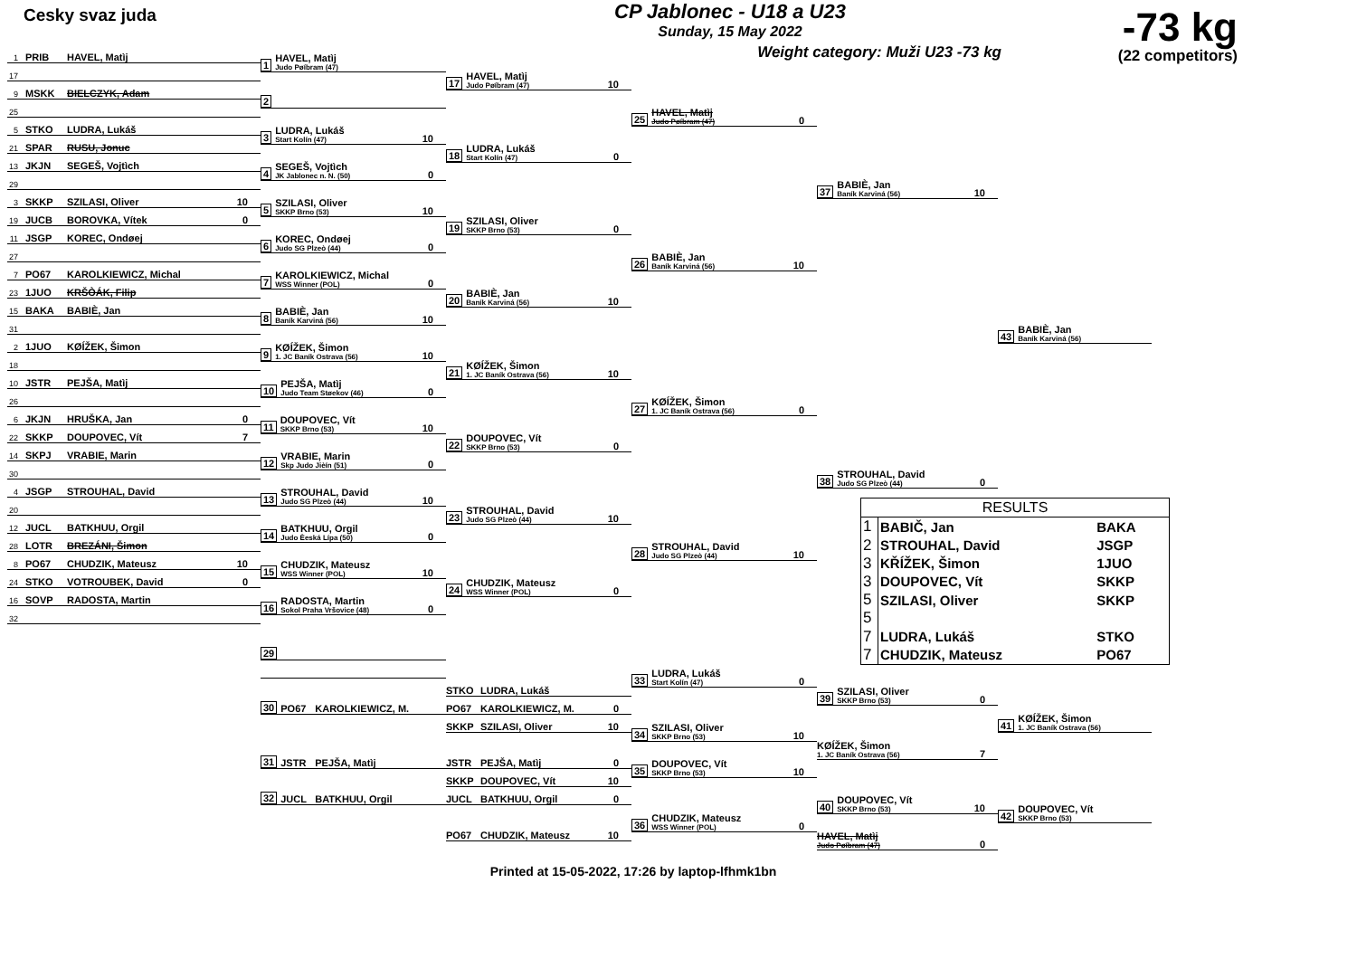Cesky svaz juda
CP Jablonec - U18 a U23
Sunday, 15 May 2022
Weight category: Muži U23 -73 kg
-73 kg
(22 competitors)
1 PRIB HAVEL, Matìj
17
9 MSKK BIELCZYK, Adam
25
5 STKO LUDRA, Lukáš
21 SPAR RUSU, Jonuc
13 JKJN SEGEŠ, Vojtìch
29
3 SKKP SZILASI, Oliver 10
19 JUCB BOROVKA, Vítek 0
11 JSGP KOREC, Ondøej
27
7 PO67 KAROLKIEWICZ, Michal
23 1JUO KRŠÒÁK, Filip
15 BAKA BABIÈ, Jan
31
2 1JUO KØÍŽEK, Šimon
18
10 JSTR PEJŠA, Matìj
26
6 JKJN HRUŠKA, Jan 0
22 SKKP DOUPOVEC, Vít 7
14 SKPJ VRABIE, Marin
30
4 JSGP STROUHAL, David
20
12 JUCL BATKHUU, Orgil
28 LOTR BREZÁNI, Šimon
8 PO67 CHUDZIK, Mateusz 10
24 STKO VOTROUBEK, David 0
16 SOVP RADOSTA, Martin
32
1
HAVEL, Matìj
Judo Pøíbram (47)
2
3
LUDRA, Lukáš
Start Kolín (47)
10
4
SEGEŠ, Vojtìch
JK Jablonec n. N. (50)
0
5
SZILASI, Oliver
SKKP Brno (53)
10
6
KOREC, Ondøej
Judo SG Plzeò (44)
0
7
KAROLKIEWICZ, Michal
WSS Winner (POL)
0
8
BABIÈ, Jan
Baník Karviná (56)
10
9
KØÍŽEK, Šimon
1. JC Baník Ostrava (56)
10
10
PEJŠA, Matìj
Judo Team Støekov (46)
0
11
DOUPOVEC, Vít
SKKP Brno (53)
10
12
VRABIE, Marin
Skp Judo Jièín (51)
0
13
STROUHAL, David
Judo SG Plzeò (44)
10
14
BATKHUU, Orgil
Judo Èeská Lípa (50)
0
15
CHUDZIK, Mateusz
WSS Winner (POL)
10
16
RADOSTA, Martin
Sokol Praha Vršovice (48)
0
17
HAVEL, Matìj
Judo Pøíbram (47)
10
18
LUDRA, Lukáš
Start Kolín (47)
0
19
SZILASI, Oliver
SKKP Brno (53)
0
20
BABIÈ, Jan
Baník Karviná (56)
10
21
KØÍŽEK, Šimon
1. JC Baník Ostrava (56)
10
22
DOUPOVEC, Vít
SKKP Brno (53)
0
23
STROUHAL, David
Judo SG Plzeò (44)
10
24
CHUDZIK, Mateusz
WSS Winner (POL)
0
25
HAVEL, Matìj
Judo Pøíbram (47)
0
26
BABIÈ, Jan
Baník Karviná (56)
10
27
KØÍŽEK, Šimon
1. JC Baník Ostrava (56)
0
28
STROUHAL, David
Judo SG Plzeò (44)
10
37
BABIÈ, Jan
Baník Karviná (56)
10
38
STROUHAL, David
Judo SG Plzeò (44)
0
43
BABIÈ, Jan
Baník Karviná (56)
| RESULTS | | |
| --- | --- | --- |
| 1 | BABIČ, Jan | BAKA |
| 2 | STROUHAL, David | JSGP |
| 3 | KŘÍŽEK, Šimon | 1JUO |
| 3 | DOUPOVEC, Vít | SKKP |
| 5 | SZILASI, Oliver | SKKP |
| 5 | | |
| 7 | LUDRA, Lukáš | STKO |
| 7 | CHUDZIK, Mateusz | PO67 |
29
30 PO67 KAROLKIEWICZ, M.
31 JSTR PEJŠA, Matìj
32 JUCL BATKHUU, Orgil
STKO LUDRA, Lukáš
PO67 KAROLKIEWICZ, M. 0
SKKP SZILASI, Oliver 10
JSTR PEJŠA, Matìj 0
SKKP DOUPOVEC, Vít 10
JUCL BATKHUU, Orgil 0
PO67 CHUDZIK, Mateusz 10
33
LUDRA, Lukáš
Start Kolín (47)
0
34
SZILASI, Oliver
SKKP Brno (53)
10
35
DOUPOVEC, Vít
SKKP Brno (53)
10
36
CHUDZIK, Mateusz
WSS Winner (POL)
0
39
SZILASI, Oliver
SKKP Brno (53)
0
KØÍŽEK, Šimon
1. JC Baník Ostrava (56)
7
40
DOUPOVEC, Vít
SKKP Brno (53)
10
HAVEL, Matìj
Judo Pøíbram (47)
0
41
KØÍŽEK, Šimon
1. JC Baník Ostrava (56)
42
DOUPOVEC, Vít
SKKP Brno (53)
Printed at 15-05-2022, 17:26 by laptop-lfhmk1bn